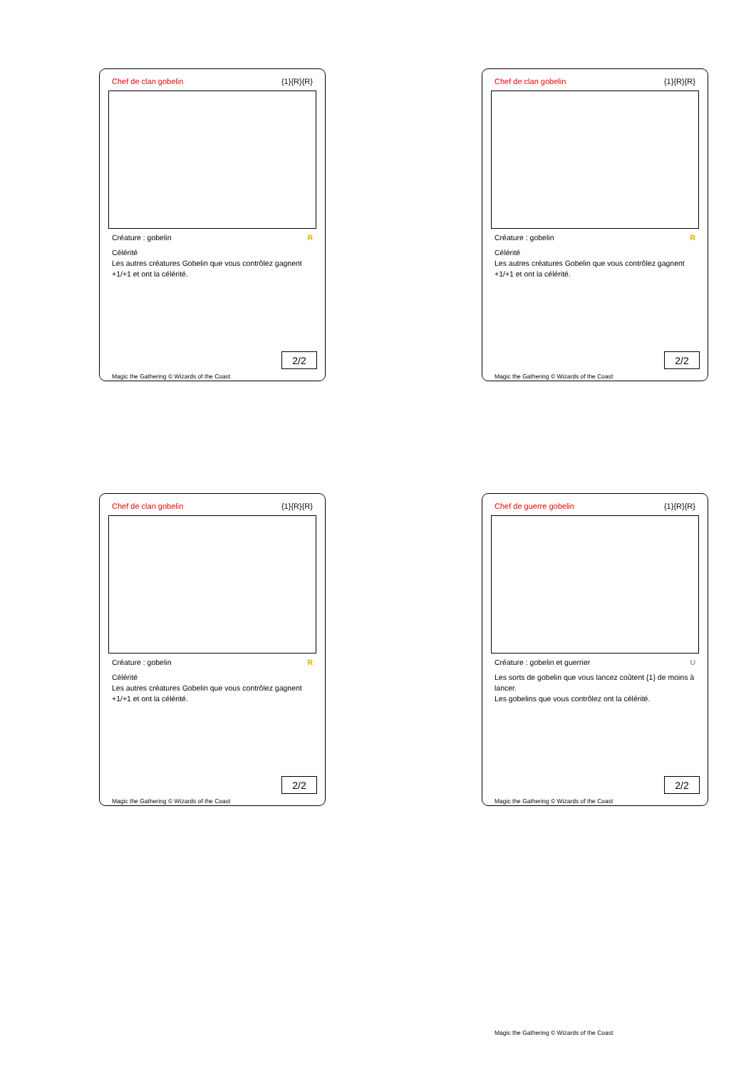Chef de clan gobelin {1}{R}{R}
Créature : gobelin R
Célérité
Les autres créatures Gobelin que vous contrôlez gagnent +1/+1 et ont la célérité.
2/2
Magic the Gathering © Wizards of the Coast
Chef de clan gobelin {1}{R}{R}
Créature : gobelin R
Célérité
Les autres créatures Gobelin que vous contrôlez gagnent +1/+1 et ont la célérité.
2/2
Magic the Gathering © Wizards of the Coast
Chef de clan gobelin {1}{R}{R}
Créature : gobelin R
Célérité
Les autres créatures Gobelin que vous contrôlez gagnent +1/+1 et ont la célérité.
2/2
Magic the Gathering © Wizards of the Coast
Chef de guerre gobelin {1}{R}{R}
Créature : gobelin et guerrier U
Les sorts de gobelin que vous lancez coûtent {1} de moins à lancer.
Les gobelins que vous contrôlez ont la célérité.
2/2
Magic the Gathering © Wizards of the Coast
Magic the Gathering © Wizards of the Coast